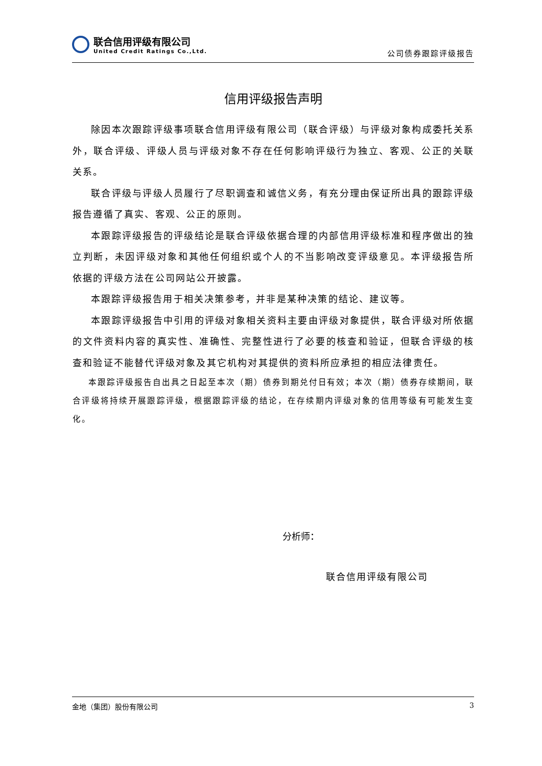联合信用评级有限公司
United Credit Ratings Co.,Ltd.
公司债券跟踪评级报告
信用评级报告声明
除因本次跟踪评级事项联合信用评级有限公司（联合评级）与评级对象构成委托关系外，联合评级、评级人员与评级对象不存在任何影响评级行为独立、客观、公正的关联关系。
联合评级与评级人员履行了尽职调查和诚信义务，有充分理由保证所出具的跟踪评级报告遵循了真实、客观、公正的原则。
本跟踪评级报告的评级结论是联合评级依据合理的内部信用评级标准和程序做出的独立判断，未因评级对象和其他任何组织或个人的不当影响改变评级意见。本评级报告所依据的评级方法在公司网站公开披露。
本跟踪评级报告用于相关决策参考，并非是某种决策的结论、建议等。
本跟踪评级报告中引用的评级对象相关资料主要由评级对象提供，联合评级对所依据的文件资料内容的真实性、准确性、完整性进行了必要的核查和验证，但联合评级的核查和验证不能替代评级对象及其它机构对其提供的资料所应承担的相应法律责任。
本跟踪评级报告自出具之日起至本次（期）债券到期兑付日有效；本次（期）债券存续期间，联合评级将持续开展跟踪评级，根据跟踪评级的结论，在存续期内评级对象的信用等级有可能发生变化。
分析师：
联合信用评级有限公司
金地（集团）股份有限公司 3